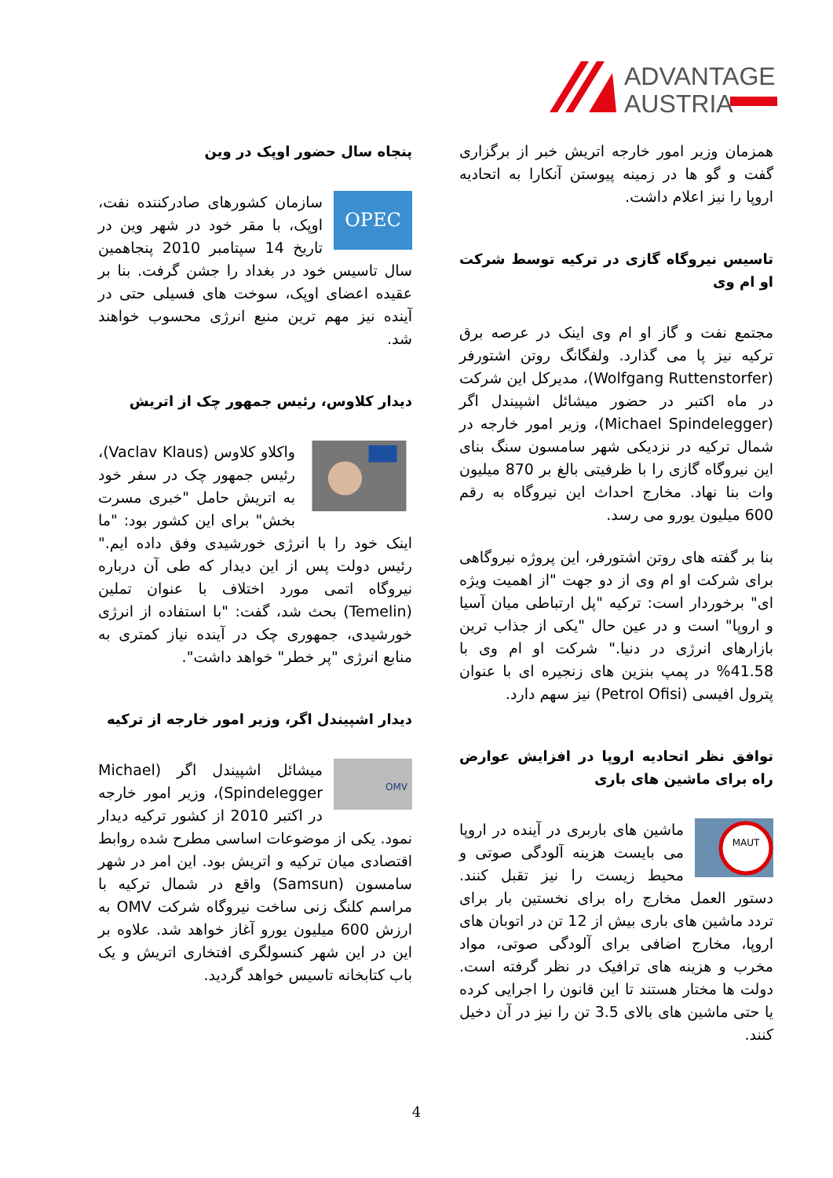ADVANTAGE
AUSTRIA
پنجاه سال حضور اوپک در وین
OPEC
سازمان کشورهای صادرکننده نفت، اوپک، با مقر خود در شهر وین در تاریخ 14 سپتامبر 2010 پنجاهمین سال تاسیس خود در بغداد را جشن گرفت. بنا بر عقیده اعضای اوپک، سوخت های فسیلی حتی در آینده نیز مهم ترین منبع انرژی محسوب خواهند شد.
دیدار کلاوس، رئیس جمهور چک از اتریش
واکلاو کلاوس (Vaclav Klaus)، رئیس جمهور چک در سفر خود به اتریش حامل "خبری مسرت بخش" برای این کشور بود: "ما اینک خود را با انرژی خورشیدی وفق داده ایم." رئیس دولت پس از این دیدار که طی آن درباره نیروگاه اتمی مورد اختلاف با عنوان تملین (Temelin) بحث شد، گفت: "با استفاده از انرژی خورشیدی، جمهوری چک در آینده نیاز کمتری به منابع انرژی "پر خطر" خواهد داشت".
دیدار اشپیندل اگر، وزیر امور خارجه از ترکیه
OMV
میشائل اشپیندل اگر (Michael Spindelegger)، وزیر امور خارجه در اکتبر 2010 از کشور ترکیه دیدار نمود. یکی از موضوعات اساسی مطرح شده روابط اقتصادی میان ترکیه و اتریش بود. این امر در شهر سامسون (Samsun) واقع در شمال ترکیه با مراسم کلنگ زنی ساخت نیروگاه شرکت OMV به ارزش 600 میلیون یورو آغاز خواهد شد. علاوه بر این در این شهر کنسولگری افتخاری اتریش و یک باب کتابخانه تاسیس خواهد گردید.
همزمان وزیر امور خارجه اتریش خبر از برگزاری گفت و گو ها در زمینه پیوستن آنکارا به اتحادیه اروپا را نیز اعلام داشت.
تاسیس نیروگاه گازی در ترکیه توسط شرکت او ام وی
مجتمع نفت و گاز او ام وی اینک در عرصه برق ترکیه نیز پا می گذارد. ولفگانگ روتن اشتورفر (Wolfgang Ruttenstorfer)، مدیرکل این شرکت در ماه اکتبر در حضور میشائل اشپیندل اگر (Michael Spindelegger)، وزیر امور خارجه در شمال ترکیه در نزدیکی شهر سامسون سنگ بنای این نیروگاه گازی را با ظرفیتی بالغ بر 870 میلیون وات بنا نهاد. مخارج احداث این نیروگاه به رقم 600 میلیون یورو می رسد.
بنا بر گفته های روتن اشتورفر، این پروژه نیروگاهی برای شرکت او ام وی از دو جهت "از اهمیت ویژه ای" برخوردار است: ترکیه "پل ارتباطی میان آسیا و اروپا" است و در عین حال "یکی از جذاب ترین بازارهای انرژی در دنیا." شرکت او ام وی با 41.58% در پمپ بنزین های زنجیره ای با عنوان پترول افیسی (Petrol Ofisi) نیز سهم دارد.
توافق نظر اتحادیه اروپا در افزایش عوارض راه برای ماشین های باری
MAUT
ماشین های باربری در آینده در اروپا می بایست هزینه آلودگی صوتی و محیط زیست را نیز تقبل کنند. دستور العمل مخارج راه برای نخستین بار برای تردد ماشین های باری بیش از 12 تن در اتوبان های اروپا، مخارج اضافی برای آلودگی صوتی، مواد مخرب و هزینه های ترافیک در نظر گرفته است. دولت ها مختار هستند تا این قانون را اجرایی کرده یا حتی ماشین های بالای 3.5 تن را نیز در آن دخیل کنند.
4